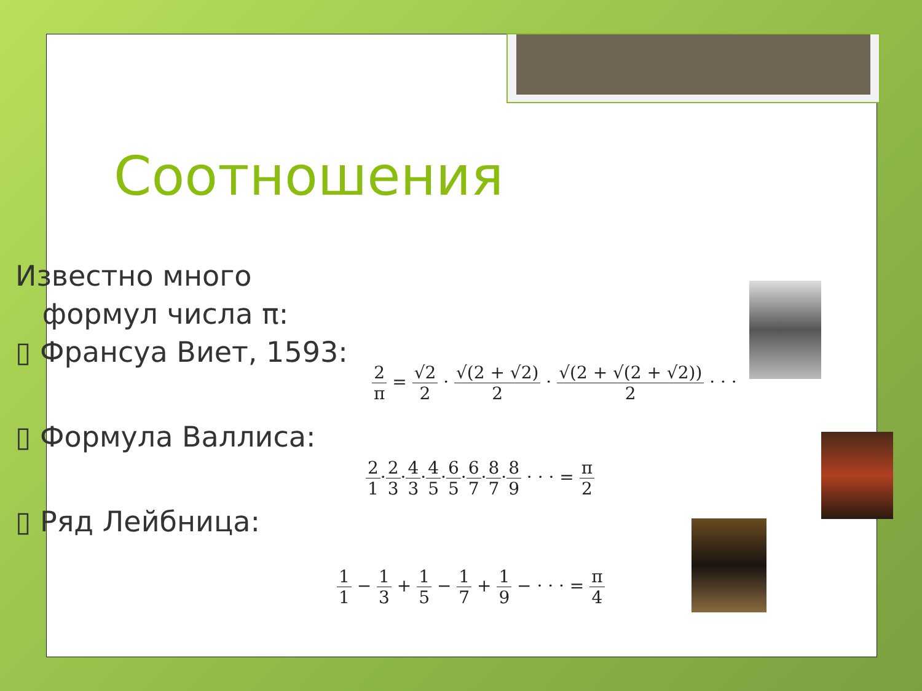Соотношения
Известно много
формул числа π:
▯ Франсуа Виет, 1593:
▯ Формула Валлиса:
▯ Ряд Лейбница:
2 π = √2 2 · √(2 + √2) 2 · √(2 + √(2 + √2)) 2 · · ·
2 1·2 3·4 3·4 5·6 5·6 7·8 7·8 9 · · · = π 2
1 1 − 1 3 + 1 5 − 1 7 + 1 9 − · · · = π 4